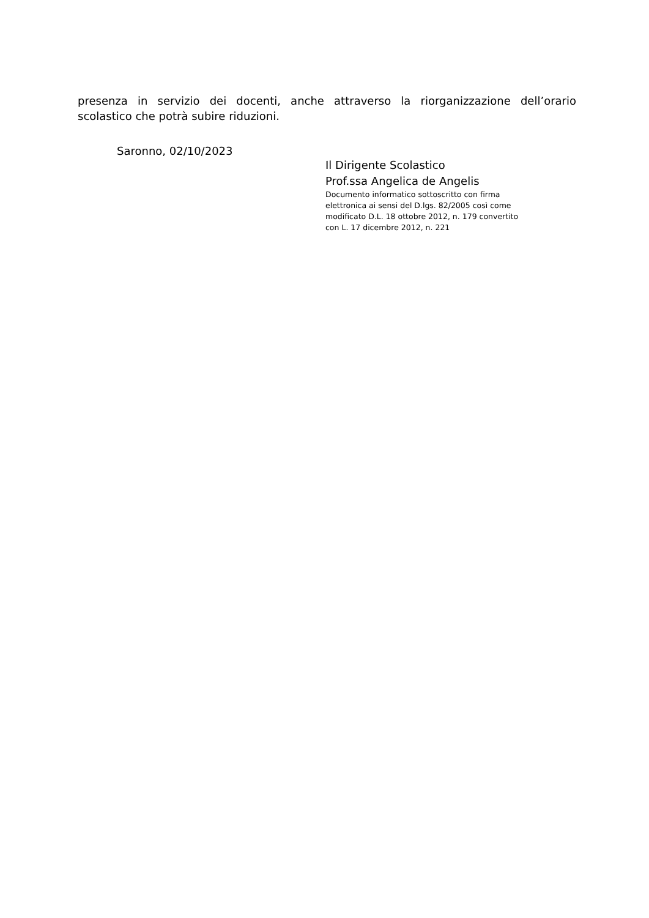presenza in servizio dei docenti, anche attraverso la riorganizzazione dell’orario scolastico che potrà subire riduzioni.
Saronno, 02/10/2023
Il Dirigente Scolastico
Prof.ssa Angelica de Angelis
Documento informatico sottoscritto con firma
elettronica ai sensi del D.lgs. 82/2005 così come
modificato D.L. 18 ottobre 2012, n. 179 convertito
con L. 17 dicembre 2012, n. 221